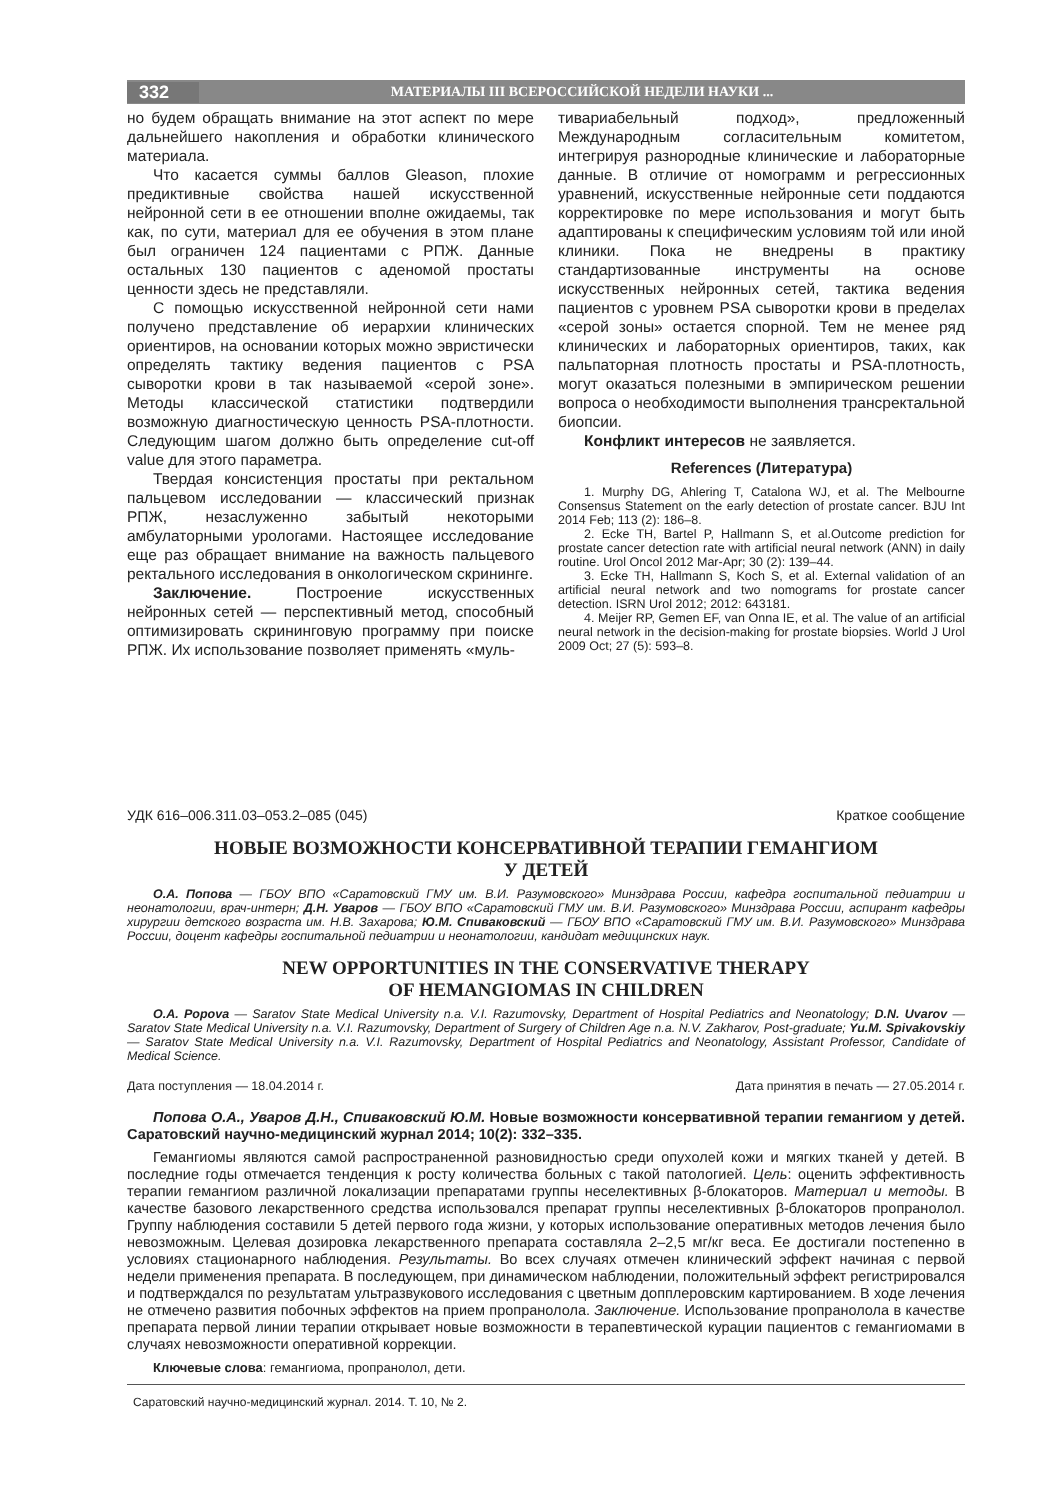332
МАТЕРИАЛЫ III ВСЕРОССИЙСКОЙ НЕДЕЛИ НАУКИ ...
но будем обращать внимание на этот аспект по мере дальнейшего накопления и обработки клинического материала.
Что касается суммы баллов Gleason, плохие предиктивные свойства нашей искусственной нейронной сети в ее отношении вполне ожидаемы, так как, по сути, материал для ее обучения в этом плане был ограничен 124 пациентами с РПЖ. Данные остальных 130 пациентов с аденомой простаты ценности здесь не представляли.
С помощью искусственной нейронной сети нами получено представление об иерархии клинических ориентиров, на основании которых можно эвристически определять тактику ведения пациентов с PSA сыворотки крови в так называемой «серой зоне». Методы классической статистики подтвердили возможную диагностическую ценность PSA-плотности. Следующим шагом должно быть определение cut-off value для этого параметра.
Твердая консистенция простаты при ректальном пальцевом исследовании — классический признак РПЖ, незаслуженно забытый некоторыми амбулаторными урологами. Настоящее исследование еще раз обращает внимание на важность пальцевого ректального исследования в онкологическом скрининге.
Заключение. Построение искусственных нейронных сетей — перспективный метод, способный оптимизировать скрининговую программу при поиске РПЖ. Их использование позволяет применять «муль-
тивариабельный подход», предложенный Международным согласительным комитетом, интегрируя разнородные клинические и лабораторные данные. В отличие от номограмм и регрессионных уравнений, искусственные нейронные сети поддаются корректировке по мере использования и могут быть адаптированы к специфическим условиям той или иной клиники. Пока не внедрены в практику стандартизованные инструменты на основе искусственных нейронных сетей, тактика ведения пациентов с уровнем PSA сыворотки крови в пределах «серой зоны» остается спорной. Тем не менее ряд клинических и лабораторных ориентиров, таких, как пальпаторная плотность простаты и PSA-плотность, могут оказаться полезными в эмпирическом решении вопроса о необходимости выполнения трансректальной биопсии.
Конфликт интересов не заявляется.
References (Литература)
1. Murphy DG, Ahlering T, Catalona WJ, et al. The Melbourne Consensus Statement on the early detection of prostate cancer. BJU Int 2014 Feb; 113 (2): 186–8.
2. Ecke TH, Bartel P, Hallmann S, et al.Outcome prediction for prostate cancer detection rate with artificial neural network (ANN) in daily routine. Urol Oncol 2012 Mar-Apr; 30 (2): 139–44.
3. Ecke TH, Hallmann S, Koch S, et al. External validation of an artificial neural network and two nomograms for prostate cancer detection. ISRN Urol 2012; 2012: 643181.
4. Meijer RP, Gemen EF, van Onna IE, et al. The value of an artificial neural network in the decision-making for prostate biopsies. World J Urol 2009 Oct; 27 (5): 593–8.
УДК 616–006.311.03–053.2–085 (045) Краткое сообщение
НОВЫЕ ВОЗМОЖНОСТИ КОНСЕРВАТИВНОЙ ТЕРАПИИ ГЕМАНГИОМ
У ДЕТЕЙ
О.А. Попова — ГБОУ ВПО «Саратовский ГМУ им. В.И. Разумовского» Минздрава России, кафедра госпитальной педиатрии и неонатологии, врач-интерн; Д.Н. Уваров — ГБОУ ВПО «Саратовский ГМУ им. В.И. Разумовского» Минздрава России, аспирант кафедры хирургии детского возраста им. Н.В. Захарова; Ю.М. Спиваковский — ГБОУ ВПО «Саратовский ГМУ им. В.И. Разумовского» Минздрава России, доцент кафедры госпитальной педиатрии и неонатологии, кандидат медицинских наук.
NEW OPPORTUNITIES IN THE CONSERVATIVE THERAPY
OF HEMANGIOMAS IN CHILDREN
O.A. Popova — Saratov State Medical University n.a. V.I. Razumovsky, Department of Hospital Pediatrics and Neonatology; D.N. Uvarov — Saratov State Medical University n.a. V.I. Razumovsky, Department of Surgery of Children Age n.a. N.V. Zakharov, Post-graduate; Yu.M. Spivakovskiy — Saratov State Medical University n.a. V.I. Razumovsky, Department of Hospital Pediatrics and Neonatology, Assistant Professor, Candidate of Medical Science.
Дата поступления — 18.04.2014 г. Дата принятия в печать — 27.05.2014 г.
Попова О.А., Уваров Д.Н., Спиваковский Ю.М. Новые возможности консервативной терапии гемангиом у детей. Саратовский научно-медицинский журнал 2014; 10(2): 332–335.
Гемангиомы являются самой распространенной разновидностью среди опухолей кожи и мягких тканей у детей. В последние годы отмечается тенденция к росту количества больных с такой патологией. Цель: оценить эффективность терапии гемангиом различной локализации препаратами группы неселективных β-блокаторов. Материал и методы. В качестве базового лекарственного средства использовался препарат группы неселективных β-блокаторов пропранолол. Группу наблюдения составили 5 детей первого года жизни, у которых использование оперативных методов лечения было невозможным. Целевая дозировка лекарственного препарата составляла 2–2,5 мг/кг веса. Ее достигали постепенно в условиях стационарного наблюдения. Результаты. Во всех случаях отмечен клинический эффект начиная с первой недели применения препарата. В последующем, при динамическом наблюдении, положительный эффект регистрировался и подтверждался по результатам ультразвукового исследования с цветным допплеровским картированием. В ходе лечения не отмечено развития побочных эффектов на прием пропранолола. Заключение. Использование пропранолола в качестве препарата первой линии терапии открывает новые возможности в терапевтической курации пациентов с гемангиомами в случаях невозможности оперативной коррекции.
Ключевые слова: гемангиома, пропранолол, дети.
Саратовский научно-медицинский журнал. 2014. Т. 10, № 2.